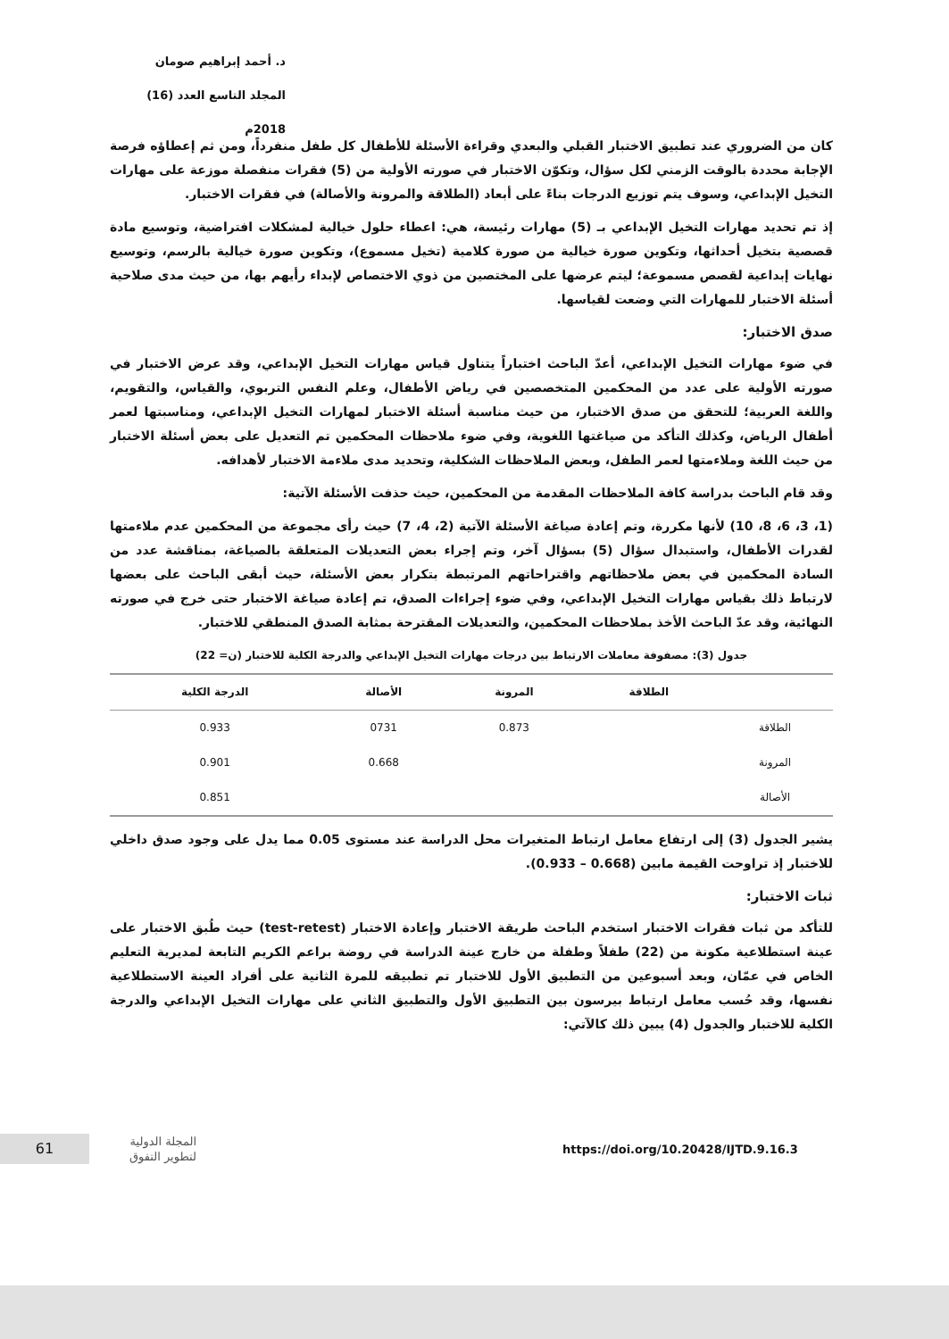د. أحمد إبراهيم صومان
المجلد التاسع العدد (16) 2018م
كان من الضروري عند تطبيق الاختبار القبلي والبعدي وقراءة الأسئلة للأطفال كل طفل منفرداً، ومن ثم إعطاؤه فرصة الإجابة محددة بالوقت الزمني لكل سؤال، وتكوّن الاختبار في صورته الأولية من (5) فقرات منفصلة موزعة على مهارات التخيل الإبداعي، وسوف يتم توزيع الدرجات بناءً على أبعاد (الطلاقة والمرونة والأصالة) في فقرات الاختبار.
إذ تم تحديد مهارات التخيل الإبداعي بـ (5) مهارات رئيسة، هي: اعطاء حلول خيالية لمشكلات افتراضية، وتوسيع مادة قصصية بتخيل أحداثها، وتكوين صورة خيالية من صورة كلامية (تخيل مسموع)، وتكوين صورة خيالية بالرسم، وتوسيع نهايات إبداعية لقصص مسموعة؛ ليتم عرضها على المختصين من ذوي الاختصاص لإبداء رأيهم بها، من حيث مدى صلاحية أسئلة الاختبار للمهارات التي وضعت لقياسها.
صدق الاختبار:
في ضوء مهارات التخيل الإبداعي، أعدّ الباحث اختباراً يتناول قياس مهارات التخيل الإبداعي، وقد عرض الاختبار في صورته الأولية على عدد من المحكمين المتخصصين في رياض الأطفال، وعلم النفس التربوي، والقياس، والتقويم، واللغة العربية؛ للتحقق من صدق الاختبار، من حيث مناسبة أسئلة الاختبار لمهارات التخيل الإبداعي، ومناسبتها لعمر أطفال الرياض، وكذلك التأكد من صياغتها اللغوية، وفي ضوء ملاحظات المحكمين تم التعديل على بعض أسئلة الاختبار من حيث اللغة وملاءمتها لعمر الطفل، وبعض الملاحظات الشكلية، وتحديد مدى ملاءمة الاختبار لأهدافه.
وقد قام الباحث بدراسة كافة الملاحظات المقدمة من المحكمين، حيث حذفت الأسئلة الآتية:
(1، 3، 6، 8، 10) لأنها مكررة، وتم إعادة صياغة الأسئلة الآتية (2، 4، 7) حيث رأى مجموعة من المحكمين عدم ملاءمتها لقدرات الأطفال، واستبدال سؤال (5) بسؤال آخر، وتم إجراء بعض التعديلات المتعلقة بالصياغة، بمناقشة عدد من السادة المحكمين في بعض ملاحظاتهم واقتراحاتهم المرتبطة بتكرار بعض الأسئلة، حيث أبقى الباحث على بعضها لارتباط ذلك بقياس مهارات التخيل الإبداعي، وفي ضوء إجراءات الصدق، تم إعادة صياغة الاختبار حتى خرج في صورته النهائية، وقد عدّ الباحث الأخذ بملاحظات المحكمين، والتعديلات المقترحة بمثابة الصدق المنطقي للاختبار.
جدول (3): مصفوفة معاملات الارتباط بين درجات مهارات التخيل الإبداعي والدرجة الكلية للاختبار (ن= 22)
| | الطلاقة | المرونة | الأصالة | الدرجة الكلية |
| --- | --- | --- | --- | --- |
| الطلاقة | | 0.873 | 0731 | 0.933 |
| المرونة | | | 0.668 | 0.901 |
| الأصالة | | | | 0.851 |
يشير الجدول (3) إلى ارتفاع معامل ارتباط المتغيرات محل الدراسة عند مستوى 0.05 مما يدل على وجود صدق داخلي للاختبار إذ تراوحت القيمة مابين (0.668 – 0.933).
ثبات الاختبار:
للتأكد من ثبات فقرات الاختبار استخدم الباحث طريقة الاختبار وإعادة الاختبار (test-retest) حيث طُبق الاختبار على عينة استطلاعية مكونة من (22) طفلاً وطفلة من خارج عينة الدراسة في روضة براعم الكريم التابعة لمديرية التعليم الخاص في عمّان، وبعد أسبوعين من التطبيق الأول للاختبار تم تطبيقه للمرة الثانية على أفراد العينة الاستطلاعية نفسها، وقد حُسب معامل ارتباط بيرسون بين التطبيق الأول والتطبيق الثاني على مهارات التخيل الإبداعي والدرجة الكلية للاختبار والجدول (4) يبين ذلك كالآتي:
61
المجلة الدولية
لتطوير التفوق
https://doi.org/10.20428/IJTD.9.16.3